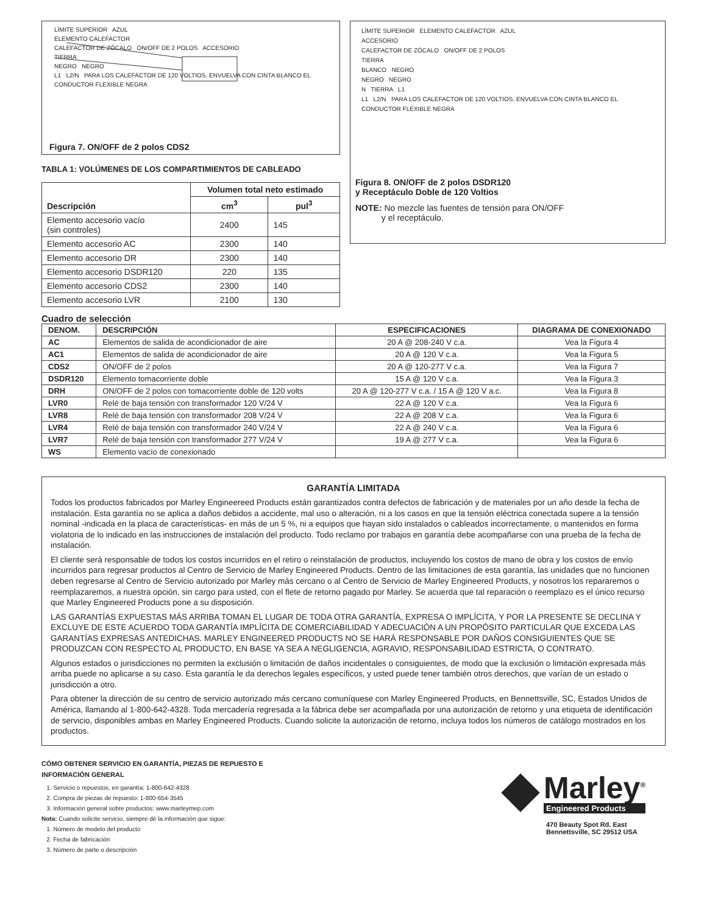LÍMITE SUPERIOR AZUL
ELEMENTO CALEFACTOR
CALEFACTOR DE ZÓCALO ON/OFF DE 2 POLOS ACCESORIO
TIERRA
NEGRO NEGRO
L1 L2/N PARA LOS CALEFACTOR DE 120 VOLTIOS, ENVUELVA CON CINTA BLANCO EL CONDUCTOR FLEXIBLE NEGRA
Figura 7. ON/OFF de 2 polos CDS2
TABLA 1: VOLÚMENES DE LOS COMPARTIMIENTOS DE CABLEADO
| Descripción | Volumen total neto estimado | |
| --- | --- | --- |
| | cm<sup>3</sup> | pul<sup>3</sup> |
| Elemento accesorio vacío (sin controles) | 2400 | 145 |
| Elemento accesorio AC | 2300 | 140 |
| Elemento accesorio DR | 2300 | 140 |
| Elemento accesorio DSDR120 | 220 | 135 |
| Elemento accesorio CDS2 | 2300 | 140 |
| Elemento accesorio LVR | 2100 | 130 |
LÍMITE SUPERIOR ELEMENTO CALEFACTOR AZUL
ACCESORIO
CALEFACTOR DE ZÓCALO ON/OFF DE 2 POLOS
TIERRA
BLANCO NEGRO
NEGRO NEGRO
N TIERRA L1
L1 L2/N PARA LOS CALEFACTOR DE 120 VOLTIOS, ENVUELVA CON CINTA BLANCO EL CONDUCTOR FLEXIBLE NEGRA
Figura 8. ON/OFF de 2 polos DSDR120
y Receptáculo Doble de 120 Voltios
NOTE: No mezcle las fuentes de tensión para ON/OFF
y el receptáculo.
Cuadro de selección
| DENOM. | DESCRIPCIÓN | ESPECIFICACIONES | DIAGRAMA DE CONEXIONADO |
| --- | --- | --- | --- |
| AC | Elementos de salida de acondicionador de aire | 20 A @ 208-240 V c.a. | Vea la Figura 4 |
| AC1 | Elementos de salida de acondicionador de aire | 20 A @ 120 V c.a. | Vea la Figura 5 |
| CDS2 | ON/OFF de 2 polos | 20 A @ 120-277 V c.a. | Vea la Figura 7 |
| DSDR120 | Elemento tomacorriente doble | 15 A @ 120 V c.a. | Vea la Figura 3 |
| DRH | ON/OFF de 2 polos con tomacorriente doble de 120 volts | 20 A @ 120-277 V c.a. / 15 A @ 120 V a.c. | Vea la Figura 8 |
| LVR0 | Relé de baja tensión con transformador 120 V/24 V | 22 A @ 120 V c.a. | Vea la Figura 6 |
| LVR8 | Relé de baja tensión con transformador 208 V/24 V | 22 A @ 208 V c.a. | Vea la Figura 6 |
| LVR4 | Relé de baja tensión con transformador 240 V/24 V | 22 A @ 240 V c.a. | Vea la Figura 6 |
| LVR7 | Relé de baja tensión con transformador 277 V/24 V | 19 A @ 277 V c.a. | Vea la Figura 6 |
| WS | Elemento vacío de conexionado | | |
GARANTÍA LIMITADA
Todos los productos fabricados por Marley Engineereed Products están garantizados contra defectos de fabricación y de materiales por un año desde la fecha de instalación. Esta garantía no se aplica a daños debidos a accidente, mal uso o alteración, ni a los casos en que la tensión eléctrica conectada supere a la tensión nominal -indicada en la placa de características- en más de un 5 %, ni a equipos que hayan sido instalados o cableados incorrectamente, o mantenidos en forma violatoria de lo indicado en las instrucciones de instalación del producto. Todo reclamo por trabajos en garantía debe acompañarse con una prueba de la fecha de instalación.
El cliente será responsable de todos los costos incurridos en el retiro o reinstalación de productos, incluyendo los costos de mano de obra y los costos de envío incurridos para regresar productos al Centro de Servicio de Marley Engineered Products. Dentro de las limitaciones de esta garantía, las unidades que no funcionen deben regresarse al Centro de Servicio autorizado por Marley más cercano o al Centro de Servicio de Marley Engineered Products, y nosotros los repararemos o reemplazaremos, a nuestra opción, sin cargo para usted, con el flete de retorno pagado por Marley. Se acuerda que tal reparación o reemplazo es el único recurso que Marley Engineered Products pone a su disposición.
LAS GARANTÍAS EXPUESTAS MÁS ARRIBA TOMAN EL LUGAR DE TODA OTRA GARANTÍA, EXPRESA O IMPLÍCITA, Y POR LA PRESENTE SE DECLINA Y EXCLUYE DE ESTE ACUERDO TODA GARANTÍA IMPLÍCITA DE COMERCIABILIDAD Y ADECUACIÓN A UN PROPÓSITO PARTICULAR QUE EXCEDA LAS GARANTÍAS EXPRESAS ANTEDICHAS. MARLEY ENGINEERED PRODUCTS NO SE HARÁ RESPONSABLE POR DAÑOS CONSIGUIENTES QUE SE PRODUZCAN CON RESPECTO AL PRODUCTO, EN BASE YA SEA A NEGLIGENCIA, AGRAVIO, RESPONSABILIDAD ESTRICTA, O CONTRATO.
Algunos estados o jurisdicciones no permiten la exclusión o limitación de daños incidentales o consiguientes, de modo que la exclusión o limitación expresada más arriba puede no aplicarse a su caso. Esta garantía le da derechos legales específicos, y usted puede tener también otros derechos, que varían de un estado o jurisdicción a otro.
Para obtener la dirección de su centro de servicio autorizado más cercano comuníquese con Marley Engineered Products, en Bennettsville, SC, Estados Unidos de América, llamando al 1-800-642-4328. Toda mercadería regresada a la fábrica debe ser acompañada por una autorización de retorno y una etiqueta de identificación de servicio, disponibles ambas en Marley Engineered Products. Cuando solicite la autorización de retorno, incluya todos los números de catálogo mostrados en los productos.
CÓMO OBTENER SERVICIO EN GARANTÍA, PIEZAS DE REPUESTO E
INFORMACIÓN GENERAL
1. Servicio o repuestos, en garantía: 1-800-642-4328
2. Compra de piezas de repuesto: 1-800-654-3545
3. Información general sobre productos: www.marleymep.com
Nota: Cuando solicite servicio, siempre dé la información que sigue:
1. Número de modelo del producto
2. Fecha de fabricación
3. Número de parte o descripción
Marley<sup>®</sup>
Engineered Products
470 Beauty Spot Rd. East
Bennettsville, SC 29512 USA